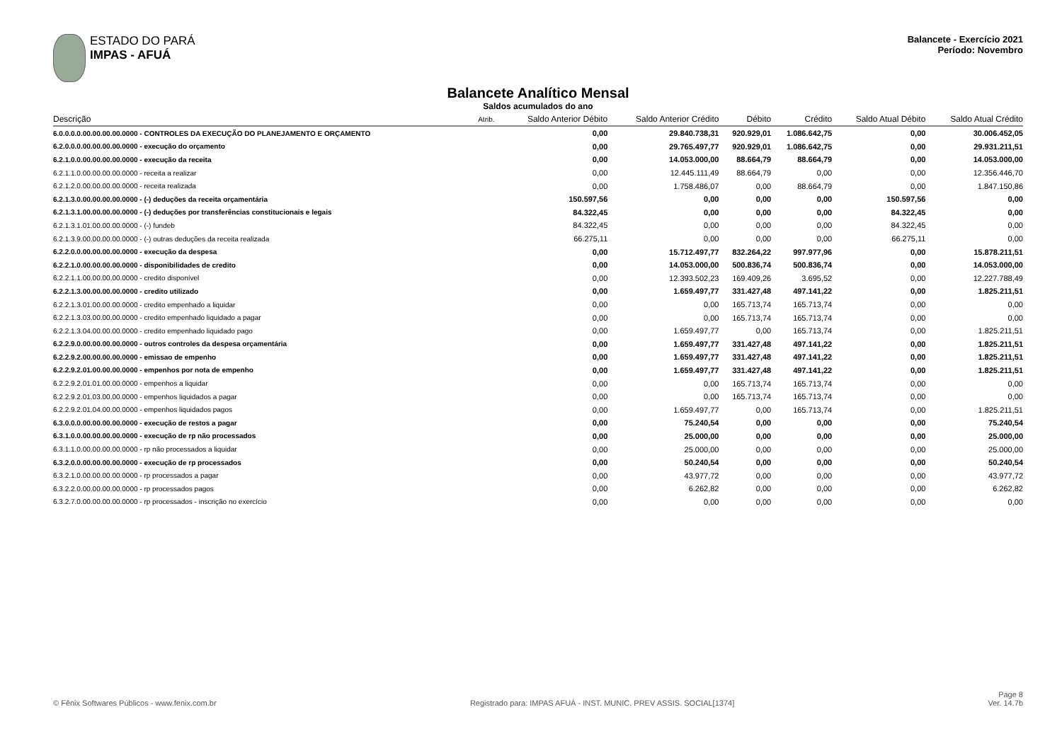ESTADO DO PARÁ
IMPAS - AFUÁ
Balancete - Exercício 2021
Período: Novembro
Balancete Analítico Mensal
Saldos acumulados do ano
| Descrição | Atrib. | Saldo Anterior Débito | Saldo Anterior Crédito | Débito | Crédito | Saldo Atual Débito | Saldo Atual Crédito |
| --- | --- | --- | --- | --- | --- | --- | --- |
| 6.0.0.0.0.00.00.00.00.0000 - CONTROLES DA EXECUÇÃO DO PLANEJAMENTO E ORÇAMENTO | | 0,00 | 29.840.738,31 | 920.929,01 | 1.086.642,75 | 0,00 | 30.006.452,05 |
| 6.2.0.0.0.00.00.00.00.0000 - execução do orçamento | | 0,00 | 29.765.497,77 | 920.929,01 | 1.086.642,75 | 0,00 | 29.931.211,51 |
| 6.2.1.0.0.00.00.00.00.0000 - execução da receita | | 0,00 | 14.053.000,00 | 88.664,79 | 88.664,79 | 0,00 | 14.053.000,00 |
| 6.2.1.1.0.00.00.00.00.0000 - receita a realizar | | 0,00 | 12.445.111,49 | 88.664,79 | 0,00 | 0,00 | 12.356.446,70 |
| 6.2.1.2.0.00.00.00.00.0000 - receita realizada | | 0,00 | 1.758.486,07 | 0,00 | 88.664,79 | 0,00 | 1.847.150,86 |
| 6.2.1.3.0.00.00.00.00.0000 - (-) deduções da receita orçamentária | | 150.597,56 | 0,00 | 0,00 | 0,00 | 150.597,56 | 0,00 |
| 6.2.1.3.1.00.00.00.00.0000 - (-) deduções por transferências constitucionais e legais | | 84.322,45 | 0,00 | 0,00 | 0,00 | 84.322,45 | 0,00 |
| 6.2.1.3.1.01.00.00.00.0000 - (-) fundeb | | 84.322,45 | 0,00 | 0,00 | 0,00 | 84.322,45 | 0,00 |
| 6.2.1.3.9.00.00.00.00.0000 - (-) outras deduções da receita realizada | | 66.275,11 | 0,00 | 0,00 | 0,00 | 66.275,11 | 0,00 |
| 6.2.2.0.0.00.00.00.00.0000 - execução da despesa | | 0,00 | 15.712.497,77 | 832.264,22 | 997.977,96 | 0,00 | 15.878.211,51 |
| 6.2.2.1.0.00.00.00.00.0000 - disponibilidades de credito | | 0,00 | 14.053.000,00 | 500.836,74 | 500.836,74 | 0,00 | 14.053.000,00 |
| 6.2.2.1.1.00.00.00.00.0000 - credito disponível | | 0,00 | 12.393.502,23 | 169.409,26 | 3.695,52 | 0,00 | 12.227.788,49 |
| 6.2.2.1.3.00.00.00.00.0000 - credito utilizado | | 0,00 | 1.659.497,77 | 331.427,48 | 497.141,22 | 0,00 | 1.825.211,51 |
| 6.2.2.1.3.01.00.00.00.0000 - credito empenhado a liquidar | | 0,00 | 0,00 | 165.713,74 | 165.713,74 | 0,00 | 0,00 |
| 6.2.2.1.3.03.00.00.00.0000 - credito empenhado liquidado a pagar | | 0,00 | 0,00 | 165.713,74 | 165.713,74 | 0,00 | 0,00 |
| 6.2.2.1.3.04.00.00.00.0000 - credito empenhado liquidado pago | | 0,00 | 1.659.497,77 | 0,00 | 165.713,74 | 0,00 | 1.825.211,51 |
| 6.2.2.9.0.00.00.00.00.0000 - outros controles da despesa orçamentária | | 0,00 | 1.659.497,77 | 331.427,48 | 497.141,22 | 0,00 | 1.825.211,51 |
| 6.2.2.9.2.00.00.00.00.0000 - emissao de empenho | | 0,00 | 1.659.497,77 | 331.427,48 | 497.141,22 | 0,00 | 1.825.211,51 |
| 6.2.2.9.2.01.00.00.00.0000 - empenhos por nota de empenho | | 0,00 | 1.659.497,77 | 331.427,48 | 497.141,22 | 0,00 | 1.825.211,51 |
| 6.2.2.9.2.01.01.00.00.0000 - empenhos a liquidar | | 0,00 | 0,00 | 165.713,74 | 165.713,74 | 0,00 | 0,00 |
| 6.2.2.9.2.01.03.00.00.0000 - empenhos liquidados a pagar | | 0,00 | 0,00 | 165.713,74 | 165.713,74 | 0,00 | 0,00 |
| 6.2.2.9.2.01.04.00.00.0000 - empenhos liquidados pagos | | 0,00 | 1.659.497,77 | 0,00 | 165.713,74 | 0,00 | 1.825.211,51 |
| 6.3.0.0.0.00.00.00.00.0000 - execução de restos a pagar | | 0,00 | 75.240,54 | 0,00 | 0,00 | 0,00 | 75.240,54 |
| 6.3.1.0.0.00.00.00.00.0000 - execução de rp não processados | | 0,00 | 25.000,00 | 0,00 | 0,00 | 0,00 | 25.000,00 |
| 6.3.1.1.0.00.00.00.00.0000 - rp não processados a liquidar | | 0,00 | 25.000,00 | 0,00 | 0,00 | 0,00 | 25.000,00 |
| 6.3.2.0.0.00.00.00.00.0000 - execução de rp processados | | 0,00 | 50.240,54 | 0,00 | 0,00 | 0,00 | 50.240,54 |
| 6.3.2.1.0.00.00.00.00.0000 - rp processados a pagar | | 0,00 | 43.977,72 | 0,00 | 0,00 | 0,00 | 43.977,72 |
| 6.3.2.2.0.00.00.00.00.0000 - rp processados pagos | | 0,00 | 6.262,82 | 0,00 | 0,00 | 0,00 | 6.262,82 |
| 6.3.2.7.0.00.00.00.00.0000 - rp processados - inscrição no exercício | | 0,00 | 0,00 | 0,00 | 0,00 | 0,00 | 0,00 |
© Fênix Softwares Públicos - www.fenix.com.br
Registrado para: IMPAS AFUÁ - INST. MUNIC. PREV ASSIS. SOCIAL[1374]
Page 8
Ver. 14.7b